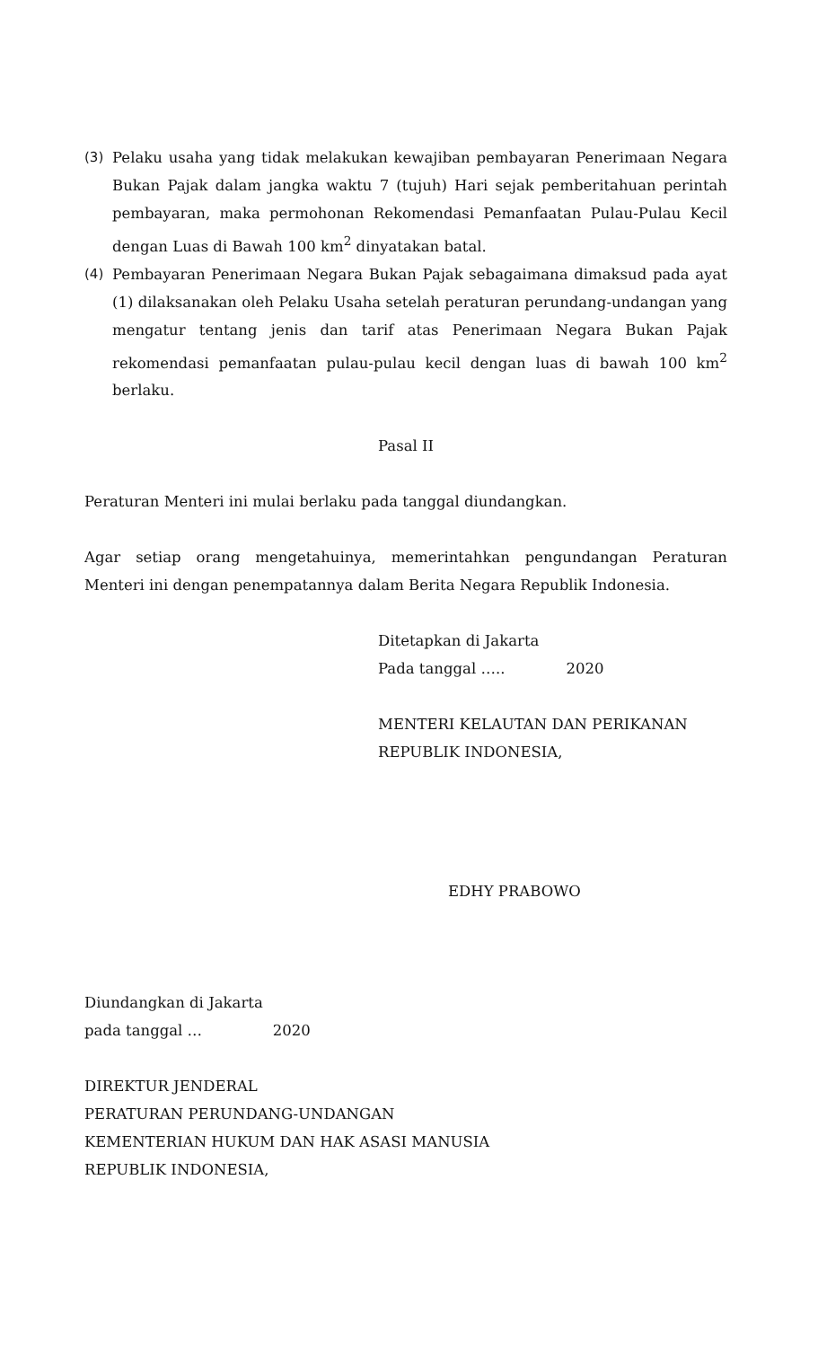(3) Pelaku usaha yang tidak melakukan kewajiban pembayaran Penerimaan Negara Bukan Pajak dalam jangka waktu 7 (tujuh) Hari sejak pemberitahuan perintah pembayaran, maka permohonan Rekomendasi Pemanfaatan Pulau-Pulau Kecil dengan Luas di Bawah 100 km<sup>2</sup> dinyatakan batal.
(4) Pembayaran Penerimaan Negara Bukan Pajak sebagaimana dimaksud pada ayat (1) dilaksanakan oleh Pelaku Usaha setelah peraturan perundang-undangan yang mengatur tentang jenis dan tarif atas Penerimaan Negara Bukan Pajak rekomendasi pemanfaatan pulau-pulau kecil dengan luas di bawah 100 km<sup>2</sup> berlaku.
Pasal II
Peraturan Menteri ini mulai berlaku pada tanggal diundangkan.
Agar setiap orang mengetahuinya, memerintahkan pengundangan Peraturan Menteri ini dengan penempatannya dalam Berita Negara Republik Indonesia.
Ditetapkan di Jakarta
Pada tanggal ….. 2020
MENTERI KELAUTAN DAN PERIKANAN
REPUBLIK INDONESIA,
EDHY PRABOWO
Diundangkan di Jakarta
pada tanggal … 2020
DIREKTUR JENDERAL
PERATURAN PERUNDANG-UNDANGAN
KEMENTERIAN HUKUM DAN HAK ASASI MANUSIA
REPUBLIK INDONESIA,